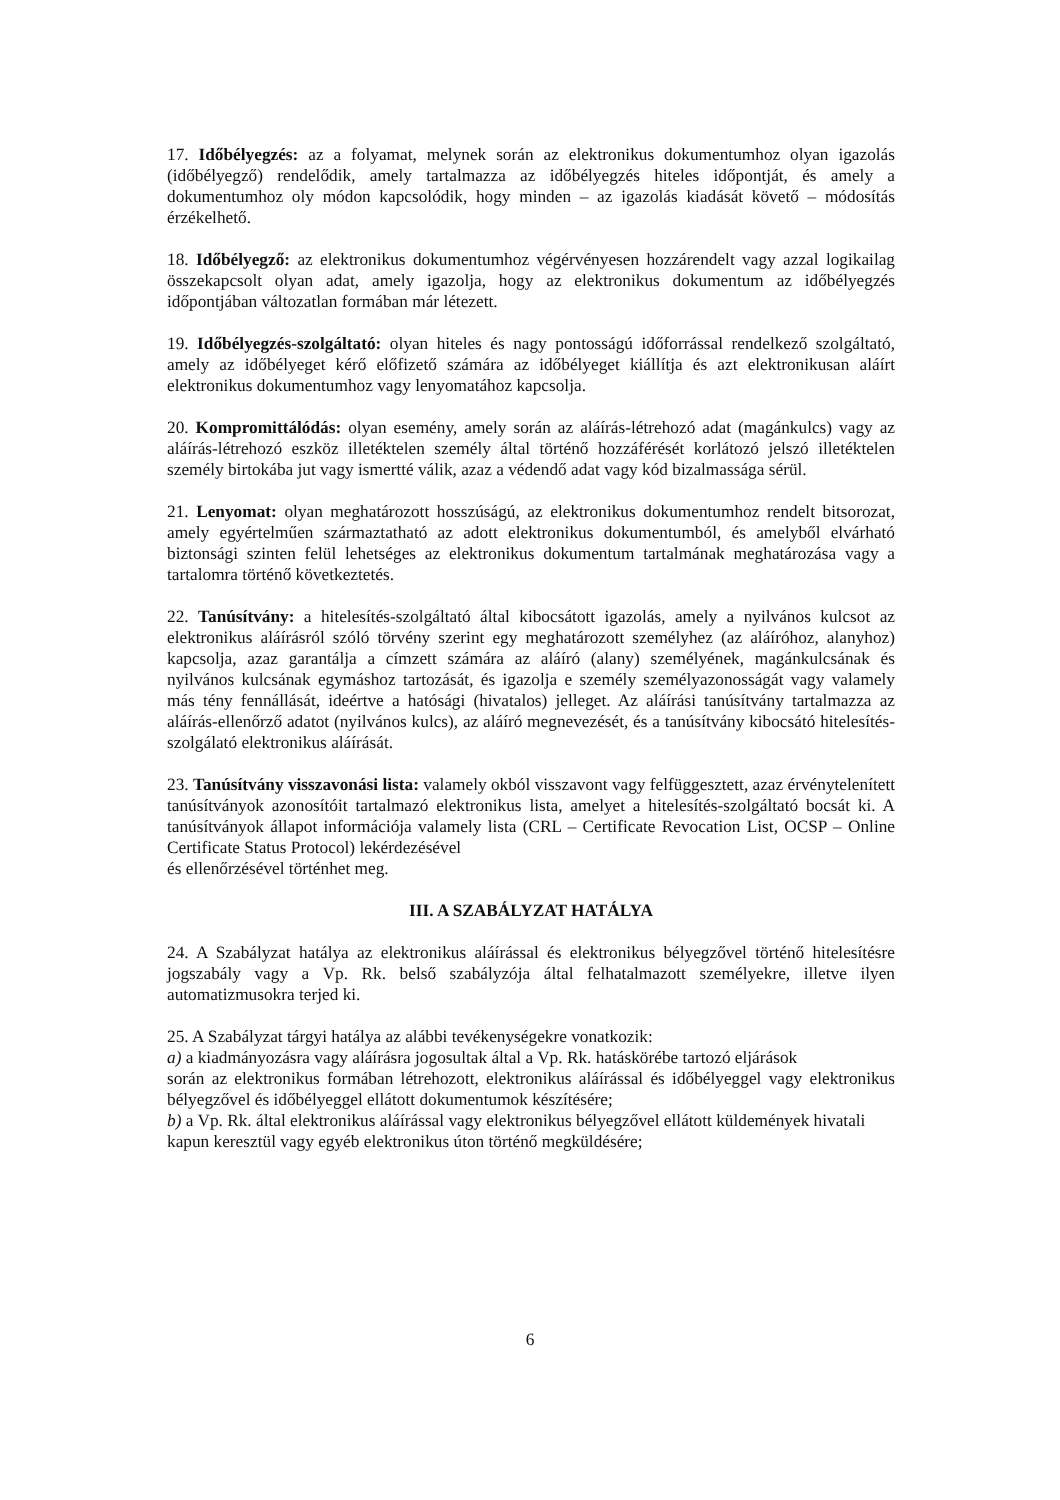17. Időbélyegzés: az a folyamat, melynek során az elektronikus dokumentumhoz olyan igazolás (időbélyegző) rendelődik, amely tartalmazza az időbélyegzés hiteles időpontját, és amely a dokumentumhoz oly módon kapcsolódik, hogy minden – az igazolás kiadását követő – módosítás érzékelhető.
18. Időbélyegző: az elektronikus dokumentumhoz végérvényesen hozzárendelt vagy azzal logikailag összekapcsolt olyan adat, amely igazolja, hogy az elektronikus dokumentum az időbélyegzés időpontjában változatlan formában már létezett.
19. Időbélyegzés-szolgáltató: olyan hiteles és nagy pontosságú időforrással rendelkező szolgáltató, amely az időbélyeget kérő előfizető számára az időbélyeget kiállítja és azt elektronikusan aláírt elektronikus dokumentumhoz vagy lenyomatához kapcsolja.
20. Kompromittálódás: olyan esemény, amely során az aláírás-létrehozó adat (magánkulcs) vagy az aláírás-létrehozó eszköz illetéktelen személy által történő hozzáférését korlátozó jelszó illetéktelen személy birtokába jut vagy ismertté válik, azaz a védendő adat vagy kód bizalmassága sérül.
21. Lenyomat: olyan meghatározott hosszúságú, az elektronikus dokumentumhoz rendelt bitsorozat, amely egyértelműen származtatható az adott elektronikus dokumentumból, és amelyből elvárható biztonsági szinten felül lehetséges az elektronikus dokumentum tartalmának meghatározása vagy a tartalomra történő következtetés.
22. Tanúsítvány: a hitelesítés-szolgáltató által kibocsátott igazolás, amely a nyilvános kulcsot az elektronikus aláírásról szóló törvény szerint egy meghatározott személyhez (az aláíróhoz, alanyhoz) kapcsolja, azaz garantálja a címzett számára az aláíró (alany) személyének, magánkulcsának és nyilvános kulcsának egymáshoz tartozását, és igazolja e személy személyazonosságát vagy valamely más tény fennállását, ideértve a hatósági (hivatalos) jelleget. Az aláírási tanúsítvány tartalmazza az aláírás-ellenőrző adatot (nyilvános kulcs), az aláíró megnevezését, és a tanúsítvány kibocsátó hitelesítés-szolgálató elektronikus aláírását.
23. Tanúsítvány visszavonási lista: valamely okból visszavont vagy felfüggesztett, azaz érvénytelenített tanúsítványok azonosítóit tartalmazó elektronikus lista, amelyet a hitelesítés-szolgáltató bocsát ki. A tanúsítványok állapot információja valamely lista (CRL – Certificate Revocation List, OCSP – Online Certificate Status Protocol) lekérdezésével
és ellenőrzésével történhet meg.
III. A SZABÁLYZAT HATÁLYA
24. A Szabályzat hatálya az elektronikus aláírással és elektronikus bélyegzővel történő hitelesítésre jogszabály vagy a Vp. Rk. belső szabályzója által felhatalmazott személyekre, illetve ilyen automatizmusokra terjed ki.
25. A Szabályzat tárgyi hatálya az alábbi tevékenységekre vonatkozik:
a) a kiadmányozásra vagy aláírásra jogosultak által a Vp. Rk. hatáskörébe tartozó eljárások
során az elektronikus formában létrehozott, elektronikus aláírással és időbélyeggel vagy elektronikus bélyegzővel és időbélyeggel ellátott dokumentumok készítésére;
b) a Vp. Rk. által elektronikus aláírással vagy elektronikus bélyegzővel ellátott küldemények hivatali kapun keresztül vagy egyéb elektronikus úton történő megküldésére;
6